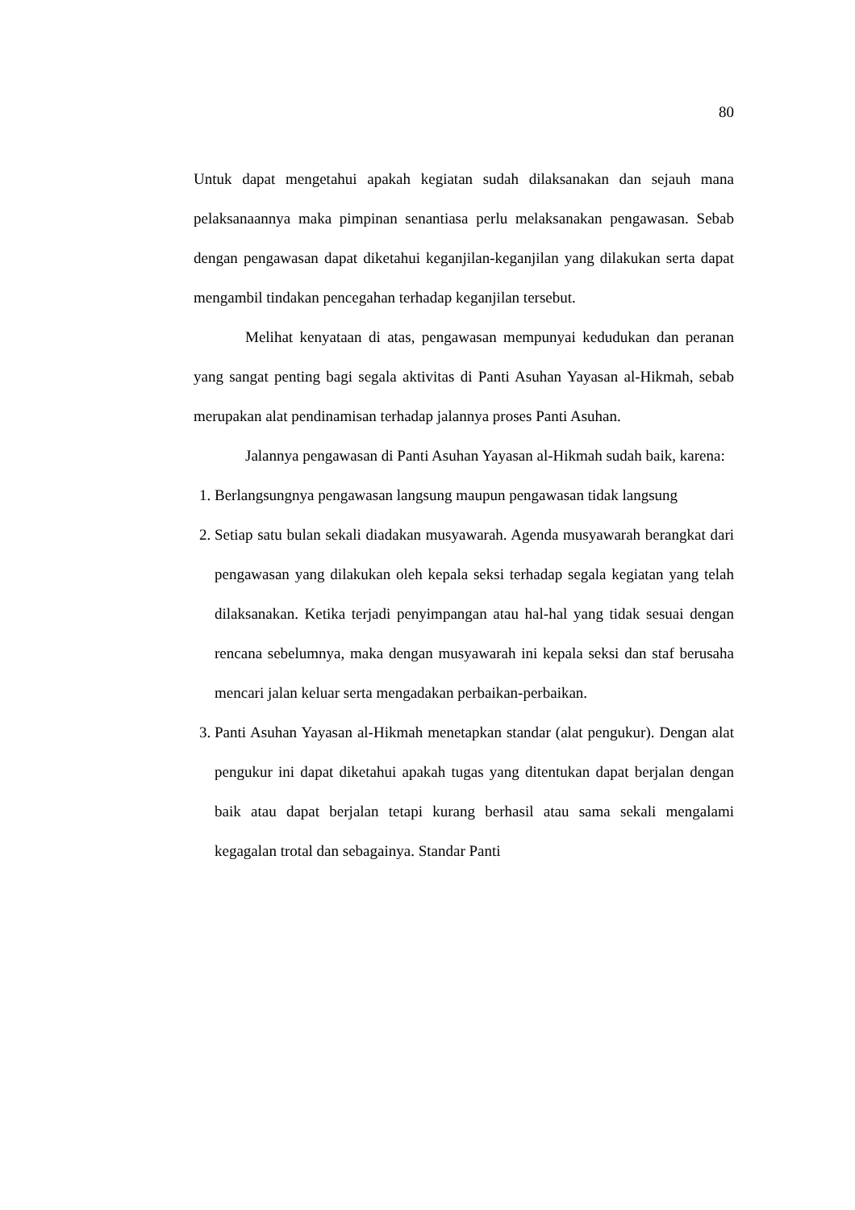80
Untuk dapat mengetahui apakah kegiatan sudah dilaksanakan dan sejauh mana pelaksanaannya maka pimpinan senantiasa perlu melaksanakan pengawasan. Sebab dengan pengawasan dapat diketahui keganjilan-keganjilan yang dilakukan serta dapat mengambil tindakan pencegahan terhadap keganjilan tersebut.
Melihat kenyataan di atas, pengawasan mempunyai kedudukan dan peranan yang sangat penting bagi segala aktivitas di Panti Asuhan Yayasan al-Hikmah, sebab merupakan alat pendinamisan terhadap jalannya proses Panti Asuhan.
Jalannya pengawasan di Panti Asuhan Yayasan al-Hikmah sudah baik, karena:
1. Berlangsungnya pengawasan langsung maupun pengawasan tidak langsung
2. Setiap satu bulan sekali diadakan musyawarah. Agenda musyawarah berangkat dari pengawasan yang dilakukan oleh kepala seksi terhadap segala kegiatan yang telah dilaksanakan. Ketika terjadi penyimpangan atau hal-hal yang tidak sesuai dengan rencana sebelumnya, maka dengan musyawarah ini kepala seksi dan staf berusaha mencari jalan keluar serta mengadakan perbaikan-perbaikan.
3. Panti Asuhan Yayasan al-Hikmah menetapkan standar (alat pengukur). Dengan alat pengukur ini dapat diketahui apakah tugas yang ditentukan dapat berjalan dengan baik atau dapat berjalan tetapi kurang berhasil atau sama sekali mengalami kegagalan trotal dan sebagainya. Standar Panti